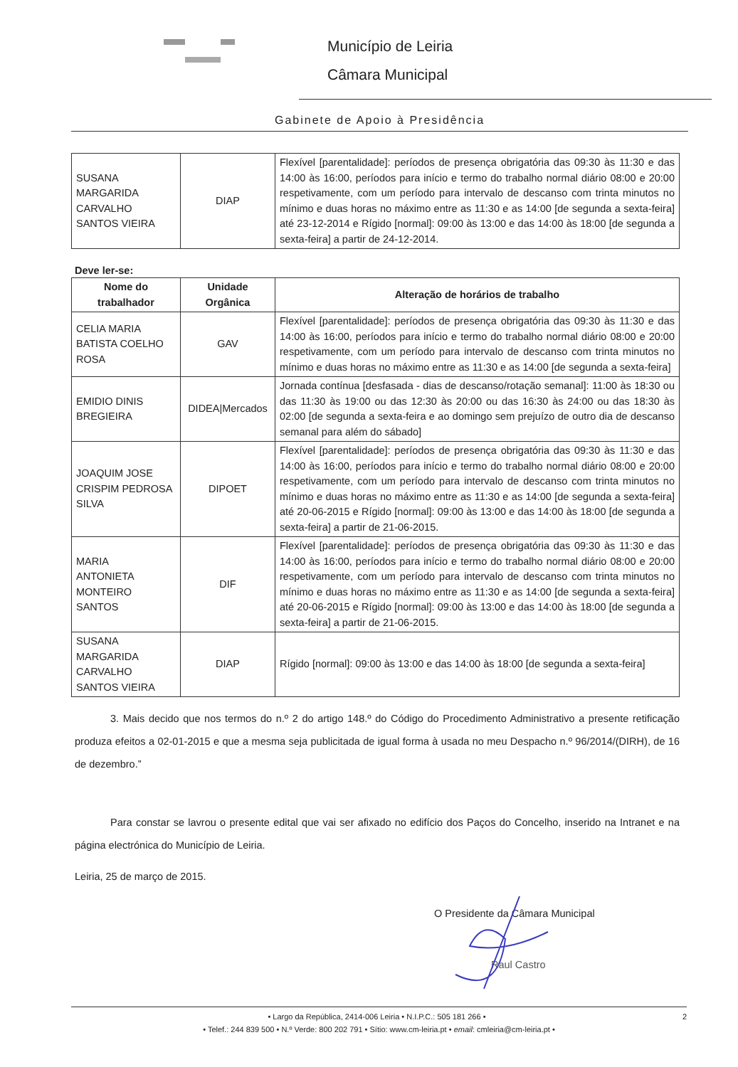Município de Leiria
Câmara Municipal
Gabinete de Apoio à Presidência
| SUSANA MARGARIDA CARVALHO SANTOS VIEIRA | DIAP | Flexível [parentalidade]: períodos de presença obrigatória das 09:30 às 11:30 e das 14:00 às 16:00, períodos para início e termo do trabalho normal diário 08:00 e 20:00 respetivamente, com um período para intervalo de descanso com trinta minutos no mínimo e duas horas no máximo entre as 11:30 e as 14:00 [de segunda a sexta-feira] até 23-12-2014 e Rígido [normal]: 09:00 às 13:00 e das 14:00 às 18:00 [de segunda a sexta-feira] a partir de 24-12-2014. |
Deve ler-se:
| Nome do trabalhador | Unidade Orgânica | Alteração de horários de trabalho |
| --- | --- | --- |
| CELIA MARIA BATISTA COELHO ROSA | GAV | Flexível [parentalidade]: períodos de presença obrigatória das 09:30 às 11:30 e das 14:00 às 16:00, períodos para início e termo do trabalho normal diário 08:00 e 20:00 respetivamente, com um período para intervalo de descanso com trinta minutos no mínimo e duas horas no máximo entre as 11:30 e as 14:00 [de segunda a sexta-feira] |
| EMIDIO DINIS BREGIEIRA | DIDEA/Mercados | Jornada contínua [desfasada - dias de descanso/rotação semanal]: 11:00 às 18:30 ou das 11:30 às 19:00 ou das 12:30 às 20:00 ou das 16:30 às 24:00 ou das 18:30 às 02:00 [de segunda a sexta-feira e ao domingo sem prejuízo de outro dia de descanso semanal para além do sábado] |
| JOAQUIM JOSE CRISPIM PEDROSA SILVA | DIPOET | Flexível [parentalidade]: períodos de presença obrigatória das 09:30 às 11:30 e das 14:00 às 16:00, períodos para início e termo do trabalho normal diário 08:00 e 20:00 respetivamente, com um período para intervalo de descanso com trinta minutos no mínimo e duas horas no máximo entre as 11:30 e as 14:00 [de segunda a sexta-feira] até 20-06-2015 e Rígido [normal]: 09:00 às 13:00 e das 14:00 às 18:00 [de segunda a sexta-feira] a partir de 21-06-2015. |
| MARIA ANTONIETA MONTEIRO SANTOS | DIF | Flexível [parentalidade]: períodos de presença obrigatória das 09:30 às 11:30 e das 14:00 às 16:00, períodos para início e termo do trabalho normal diário 08:00 e 20:00 respetivamente, com um período para intervalo de descanso com trinta minutos no mínimo e duas horas no máximo entre as 11:30 e as 14:00 [de segunda a sexta-feira] até 20-06-2015 e Rígido [normal]: 09:00 às 13:00 e das 14:00 às 18:00 [de segunda a sexta-feira] a partir de 21-06-2015. |
| SUSANA MARGARIDA CARVALHO SANTOS VIEIRA | DIAP | Rígido [normal]: 09:00 às 13:00 e das 14:00 às 18:00 [de segunda a sexta-feira] |
3. Mais decido que nos termos do n.º 2 do artigo 148.º do Código do Procedimento Administrativo a presente retificação produza efeitos a 02-01-2015 e que a mesma seja publicitada de igual forma à usada no meu Despacho n.º 96/2014/(DIRH), de 16 de dezembro.”
Para constar se lavrou o presente edital que vai ser afixado no edifício dos Paços do Concelho, inserido na Intranet e na página electrónica do Município de Leiria.
Leiria, 25 de março de 2015.
O Presidente da Câmara Municipal
Raul Castro
• Largo da República, 2414-006 Leiria • N.I.P.C.: 505 181 266 • 2
• Telef.: 244 839 500 • N.º Verde: 800 202 791 • Sítio: www.cm-leiria.pt • email: cmleiria@cm-leiria.pt •